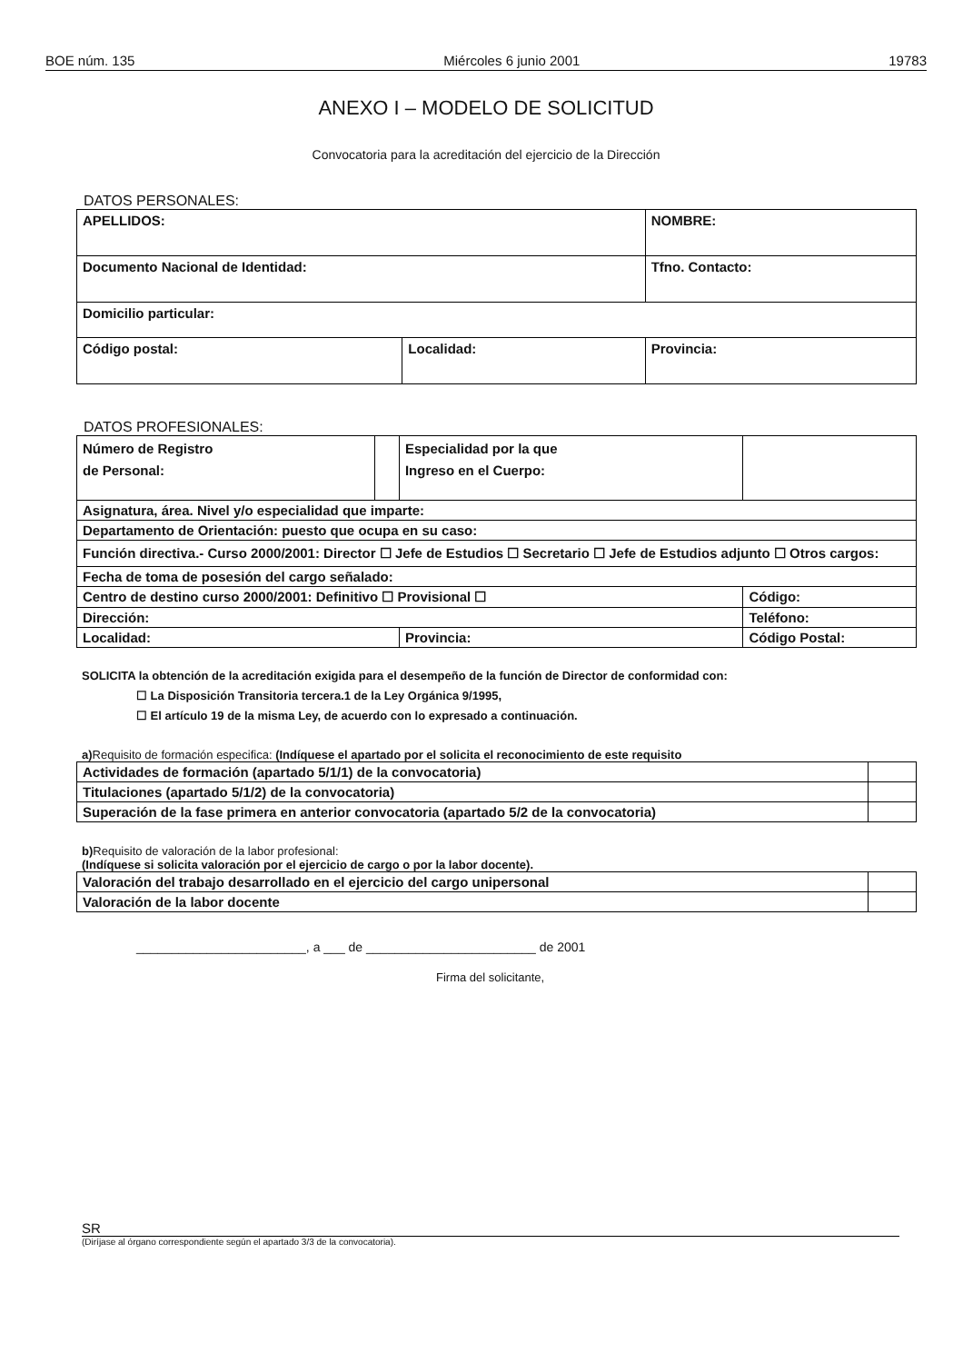BOE núm. 135 Miércoles 6 junio 2001 19783
ANEXO I – MODELO DE SOLICITUD
Convocatoria para la acreditación del ejercicio de la Dirección
DATOS PERSONALES:
| APELLIDOS: | | NOMBRE: |
| Documento Nacional de Identidad: | | Tfno. Contacto: |
| Domicilio particular: | | |
| Código postal: | Localidad: | Provincia: |
DATOS PROFESIONALES:
| Número de Registro de Personal: | | Especialidad por la que Ingreso en el Cuerpo: | |
| Asignatura, área. Nivel y/o especialidad que imparte: | | | |
| Departamento de Orientación: puesto que ocupa en su caso: | | | |
| Función directiva.- Curso 2000/2001: Director ☐ Jefe de Estudios ☐ Secretario ☐ Jefe de Estudios adjunto ☐ Otros cargos: | | | |
| Fecha de toma de posesión del cargo señalado: | | | |
| Centro de destino curso 2000/2001: Definitivo ☐ Provisional ☐ | | | Código: |
| Dirección: | | | Teléfono: |
| Localidad: | | Provincia: | Código Postal: |
SOLICITA la obtención de la acreditación exigida para el desempeño de la función de Director de conformidad con:
☐ La Disposición Transitoria tercera.1 de la Ley Orgánica 9/1995,
☐ El artículo 19 de la misma Ley, de acuerdo con lo expresado a continuación.
a) Requisito de formación especifica: (Indíquese el apartado por el solicita el reconocimiento de este requisito
| Actividades de formación (apartado 5/1/1) de la convocatoria) | |
| Titulaciones (apartado 5/1/2) de la convocatoria) | |
| Superación de la fase primera en anterior convocatoria (apartado 5/2 de la convocatoria) | |
b) Requisito de valoración de la labor profesional:
(Indíquese si solicita valoración por el ejercicio de cargo o por la labor docente).
| Valoración del trabajo desarrollado en el ejercicio del cargo unipersonal | |
| Valoración de la labor docente | |
________________________, a ___ de ________________________ de 2001
Firma del solicitante,
SR
(Diríjase al órgano correspondiente según el apartado 3/3 de la convocatoria).